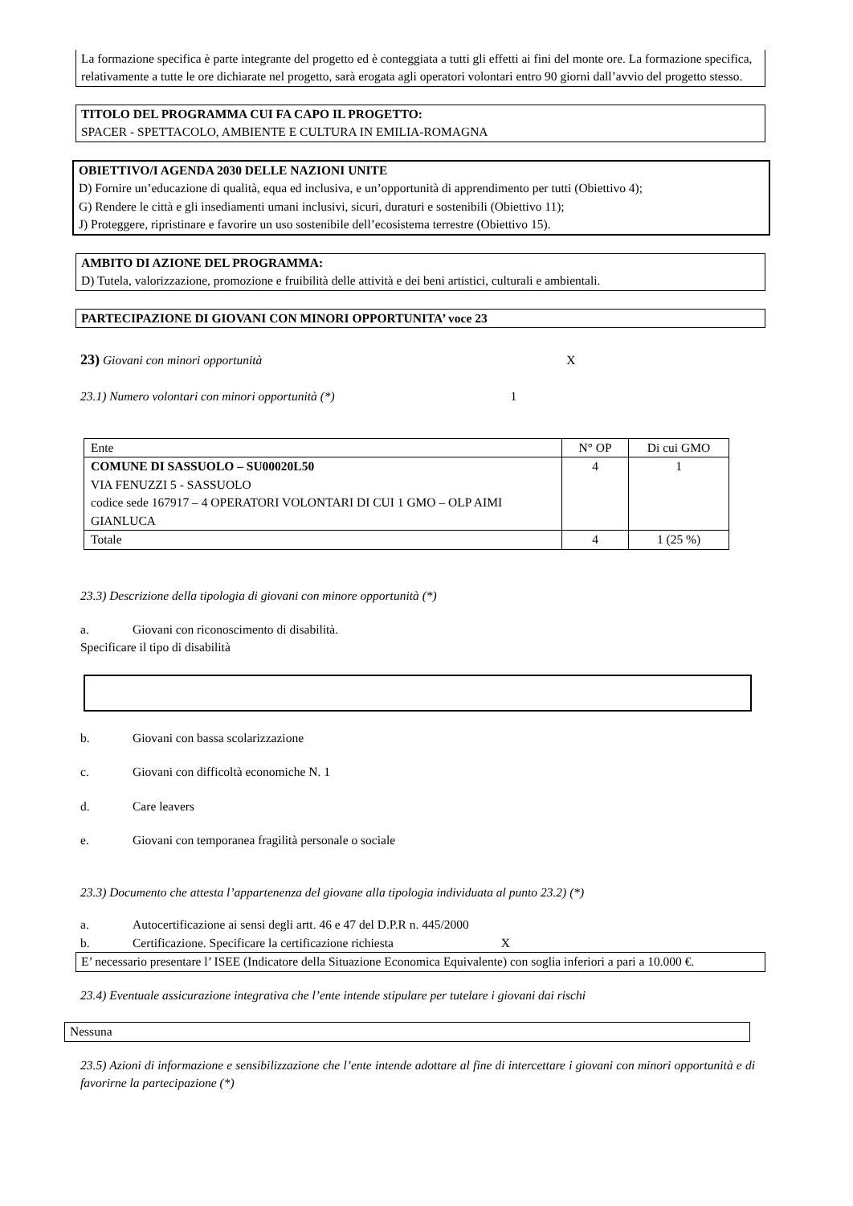La formazione specifica è parte integrante del progetto ed è conteggiata a tutti gli effetti ai fini del monte ore. La formazione specifica, relativamente a tutte le ore dichiarate nel progetto, sarà erogata agli operatori volontari entro 90 giorni dall’avvio del progetto stesso.
TITOLO DEL PROGRAMMA CUI FA CAPO IL PROGETTO:
SPACER - SPETTACOLO, AMBIENTE E CULTURA IN EMILIA-ROMAGNA
OBIETTIVO/I AGENDA 2030 DELLE NAZIONI UNITE
D) Fornire un’educazione di qualità, equa ed inclusiva, e un’opportunità di apprendimento per tutti (Obiettivo 4);
G) Rendere le città e gli insediamenti umani inclusivi, sicuri, duraturi e sostenibili (Obiettivo 11);
J) Proteggere, ripristinare e favorire un uso sostenibile dell’ecosistema terrestre (Obiettivo 15).
AMBITO DI AZIONE DEL PROGRAMMA:
D) Tutela, valorizzazione, promozione e fruibilità delle attività e dei beni artistici, culturali e ambientali.
PARTECIPAZIONE DI GIOVANI CON MINORI OPPORTUNITA’ voce 23
23) Giovani con minori opportunità X
23.1) Numero volontari con minori opportunità (*) 1
| Ente | N° OP | Di cui GMO |
| COMUNE DI SASSUOLO – SU00020L50 VIA FENUZZI 5 - SASSUOLO codice sede 167917 – 4 OPERATORI VOLONTARI DI CUI 1 GMO – OLP AIMI GIANLUCA | 4 | 1 |
| Totale | 4 | 1 (25 %) |
23.3) Descrizione della tipologia di giovani con minore opportunità (*)
a. Giovani con riconoscimento di disabilità.
Specificare il tipo di disabilità
b. Giovani con bassa scolarizzazione
c. Giovani con difficoltà economiche N. 1
d. Care leavers
e. Giovani con temporanea fragilità personale o sociale
23.3) Documento che attesta l’appartenenza del giovane alla tipologia individuata al punto 23.2) (*)
a. Autocertificazione ai sensi degli artt. 46 e 47 del D.P.R n. 445/2000
b. Certificazione. Specificare la certificazione richiesta X
E’ necessario presentare l’ ISEE (Indicatore della Situazione Economica Equivalente) con soglia inferiori a pari a 10.000 €.
23.4) Eventuale assicurazione integrativa che l’ente intende stipulare per tutelare i giovani dai rischi
Nessuna
23.5) Azioni di informazione e sensibilizzazione che l’ente intende adottare al fine di intercettare i giovani con minori opportunità e di favorirne la partecipazione (*)